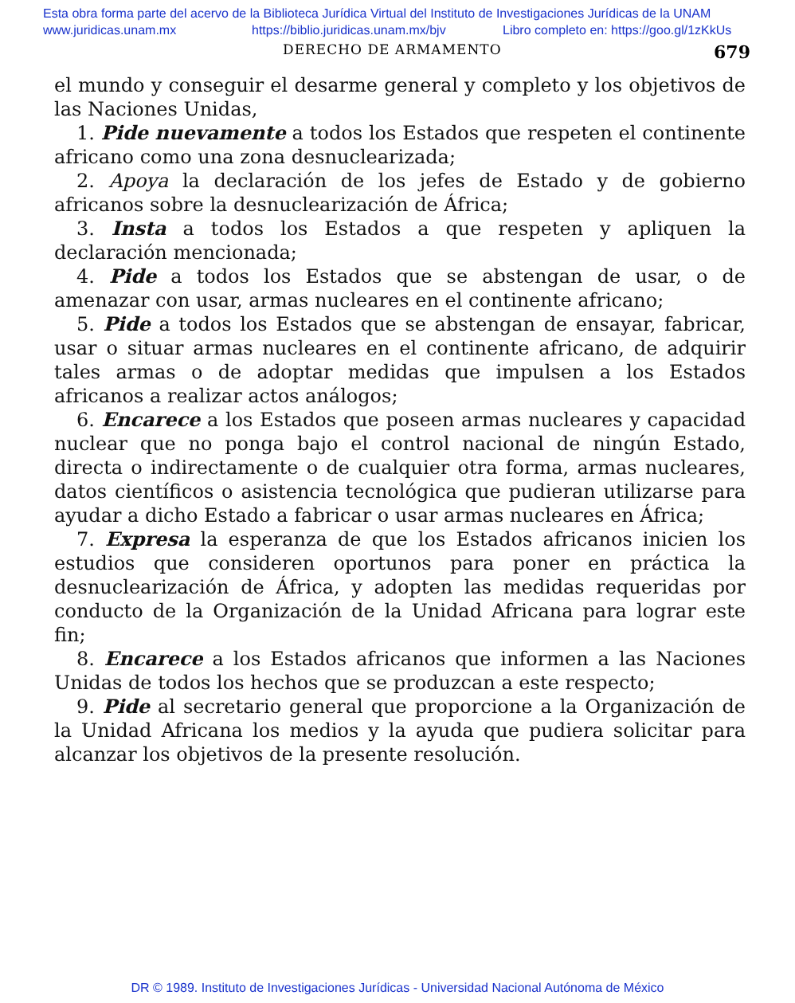Esta obra forma parte del acervo de la Biblioteca Jurídica Virtual del Instituto de Investigaciones Jurídicas de la UNAM
www.juridicas.unam.mx https://biblio.juridicas.unam.mx/bjv Libro completo en: https://goo.gl/1zKkUs
DERECHO DE ARMAMENTO 679
el mundo y conseguir el desarme general y completo y los objetivos de las Naciones Unidas,
1. Pide nuevamente a todos los Estados que respeten el continente africano como una zona desnuclearizada;
2. Apoya la declaración de los jefes de Estado y de gobierno africanos sobre la desnuclearización de África;
3. Insta a todos los Estados a que respeten y apliquen la declaración mencionada;
4. Pide a todos los Estados que se abstengan de usar, o de amenazar con usar, armas nucleares en el continente africano;
5. Pide a todos los Estados que se abstengan de ensayar, fabricar, usar o situar armas nucleares en el continente africano, de adquirir tales armas o de adoptar medidas que impulsen a los Estados africanos a realizar actos análogos;
6. Encarece a los Estados que poseen armas nucleares y capacidad nuclear que no ponga bajo el control nacional de ningún Estado, directa o indirectamente o de cualquier otra forma, armas nucleares, datos científicos o asistencia tecnológica que pudieran utilizarse para ayudar a dicho Estado a fabricar o usar armas nucleares en África;
7. Expresa la esperanza de que los Estados africanos inicien los estudios que consideren oportunos para poner en práctica la desnuclearización de África, y adopten las medidas requeridas por conducto de la Organización de la Unidad Africana para lograr este fin;
8. Encarece a los Estados africanos que informen a las Naciones Unidas de todos los hechos que se produzcan a este respecto;
9. Pide al secretario general que proporcione a la Organización de la Unidad Africana los medios y la ayuda que pudiera solicitar para alcanzar los objetivos de la presente resolución.
DR © 1989. Instituto de Investigaciones Jurídicas - Universidad Nacional Autónoma de México